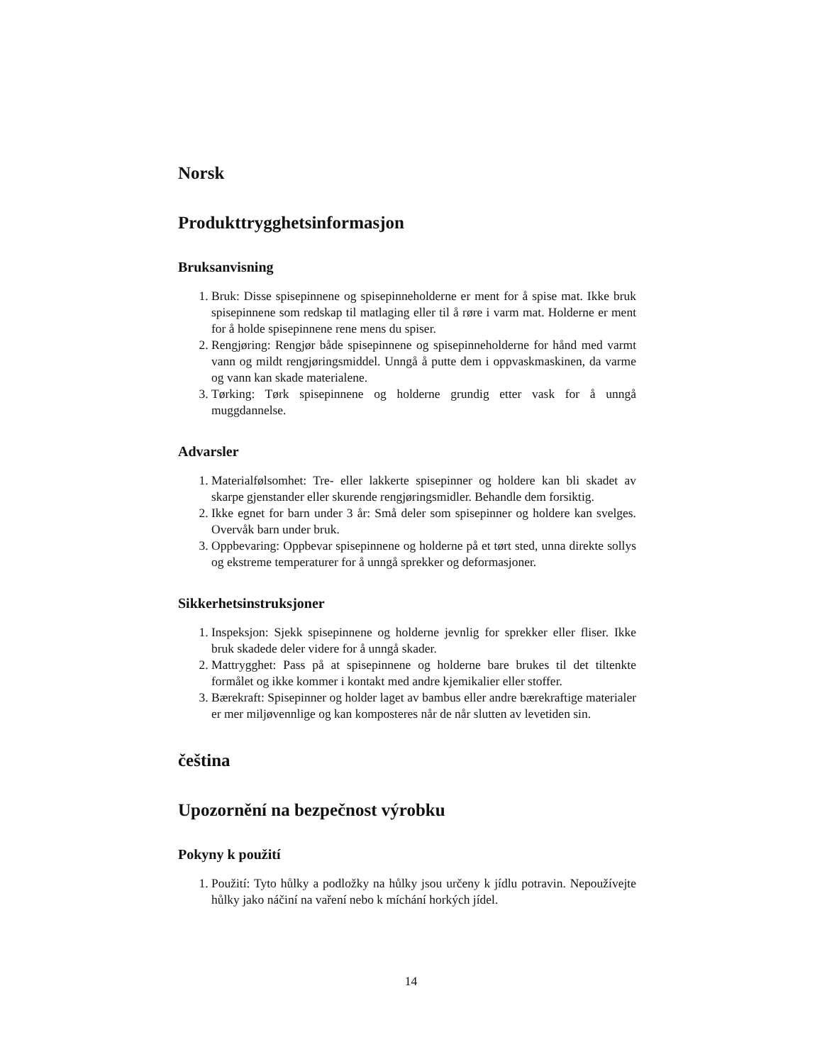Norsk
Produkttrygghetsinformasjon
Bruksanvisning
1. Bruk: Disse spisepinnene og spisepinneholderne er ment for å spise mat. Ikke bruk spisepinnene som redskap til matlaging eller til å røre i varm mat. Holderne er ment for å holde spisepinnene rene mens du spiser.
2. Rengjøring: Rengjør både spisepinnene og spisepinneholderne for hånd med varmt vann og mildt rengjøringsmiddel. Unngå å putte dem i oppvaskmaskinen, da varme og vann kan skade materialene.
3. Tørking: Tørk spisepinnene og holderne grundig etter vask for å unngå muggdannelse.
Advarsler
1. Materialfølsomhet: Tre- eller lakkerte spisepinner og holdere kan bli skadet av skarpe gjenstander eller skurende rengjøringsmidler. Behandle dem forsiktig.
2. Ikke egnet for barn under 3 år: Små deler som spisepinner og holdere kan svelges. Overvåk barn under bruk.
3. Oppbevaring: Oppbevar spisepinnene og holderne på et tørt sted, unna direkte sollys og ekstreme temperaturer for å unngå sprekker og deformasjoner.
Sikkerhetsinstruksjoner
1. Inspeksjon: Sjekk spisepinnene og holderne jevnlig for sprekker eller fliser. Ikke bruk skadede deler videre for å unngå skader.
2. Mattrygghet: Pass på at spisepinnene og holderne bare brukes til det tiltenkte formålet og ikke kommer i kontakt med andre kjemikalier eller stoffer.
3. Bærekraft: Spisepinner og holder laget av bambus eller andre bærekraftige materialer er mer miljøvennlige og kan komposteres når de når slutten av levetiden sin.
čeština
Upozornění na bezpečnost výrobku
Pokyny k použití
1. Použití: Tyto hůlky a podložky na hůlky jsou určeny k jídlu potravin. Nepoužívejte hůlky jako náčiní na vaření nebo k míchání horkých jídel.
14